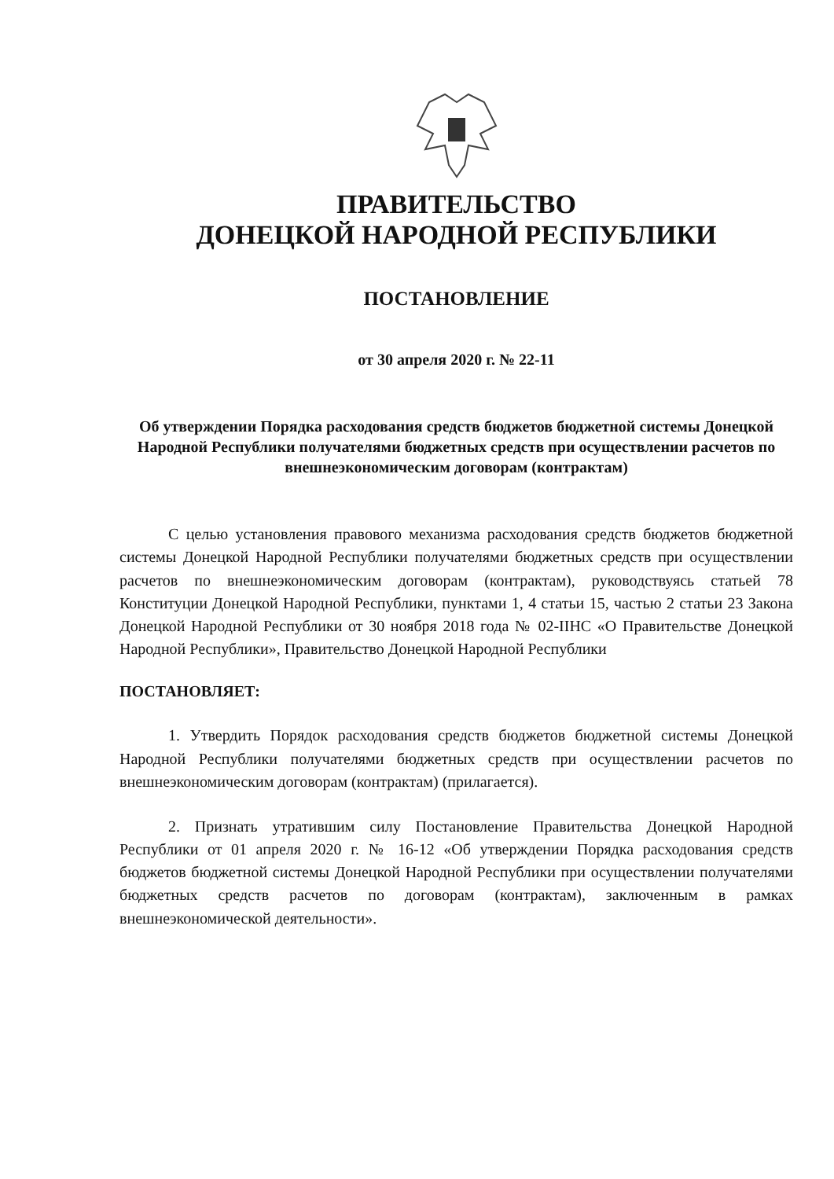ПРАВИТЕЛЬСТВО
ДОНЕЦКОЙ НАРОДНОЙ РЕСПУБЛИКИ
ПОСТАНОВЛЕНИЕ
от 30 апреля 2020 г. № 22-11
Об утверждении Порядка расходования средств бюджетов бюджетной системы Донецкой Народной Республики получателями бюджетных средств при осуществлении расчетов по внешнеэкономическим договорам (контрактам)
С целью установления правового механизма расходования средств бюджетов бюджетной системы Донецкой Народной Республики получателями бюджетных средств при осуществлении расчетов по внешнеэкономическим договорам (контрактам), руководствуясь статьей 78 Конституции Донецкой Народной Республики, пунктами 1, 4 статьи 15, частью 2 статьи 23 Закона Донецкой Народной Республики от 30 ноября 2018 года № 02-IIНС «О Правительстве Донецкой Народной Республики», Правительство Донецкой Народной Республики
ПОСТАНОВЛЯЕТ:
1. Утвердить Порядок расходования средств бюджетов бюджетной системы Донецкой Народной Республики получателями бюджетных средств при осуществлении расчетов по внешнеэкономическим договорам (контрактам) (прилагается).
2. Признать утратившим силу Постановление Правительства Донецкой Народной Республики от 01 апреля 2020 г. № 16-12 «Об утверждении Порядка расходования средств бюджетов бюджетной системы Донецкой Народной Республики при осуществлении получателями бюджетных средств расчетов по договорам (контрактам), заключенным в рамках внешнеэкономической деятельности».